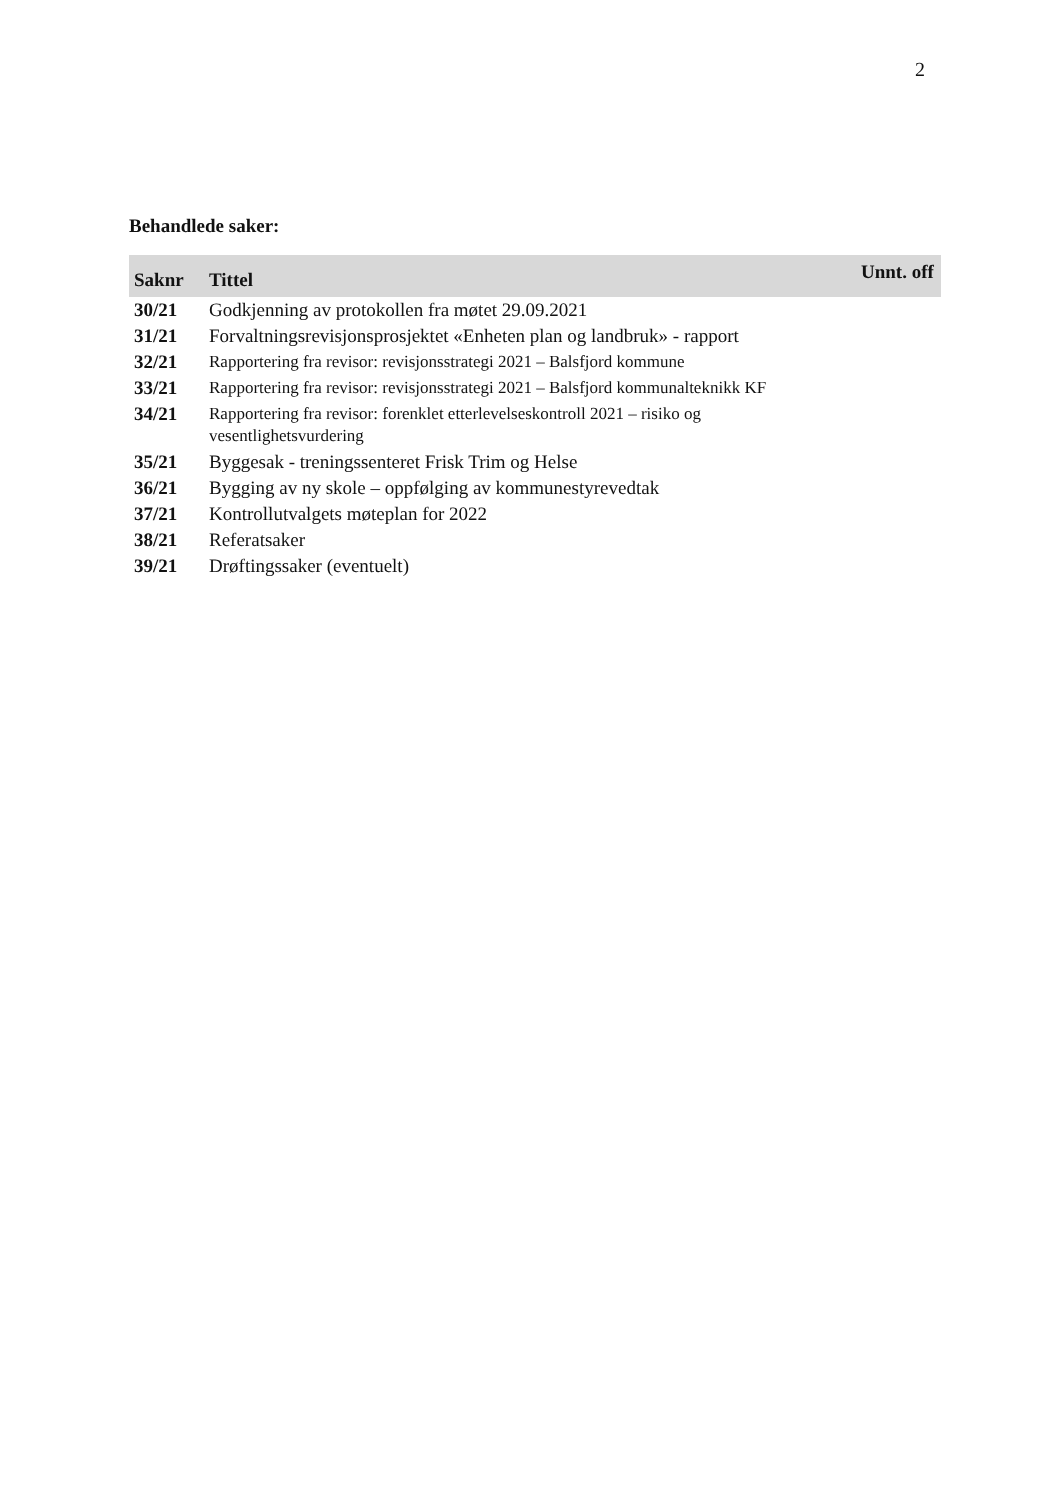2
Behandlede saker:
| Saknr | Tittel | Unnt. off |
| --- | --- | --- |
| 30/21 | Godkjenning av protokollen fra møtet 29.09.2021 | |
| 31/21 | Forvaltningsrevisjonsprosjektet «Enheten plan og landbruk» - rapport | |
| 32/21 | Rapportering fra revisor: revisjonsstrategi 2021 – Balsfjord kommune | |
| 33/21 | Rapportering fra revisor: revisjonsstrategi 2021 – Balsfjord kommunalteknikk KF | |
| 34/21 | Rapportering fra revisor: forenklet etterlevelseskontroll 2021 – risiko og vesentlighetsvurdering | |
| 35/21 | Byggesak - treningssenteret Frisk Trim og Helse | |
| 36/21 | Bygging av ny skole – oppfølging av kommunestyrevedtak | |
| 37/21 | Kontrollutvalgets møteplan for 2022 | |
| 38/21 | Referatsaker | |
| 39/21 | Drøftingssaker (eventuelt) | |